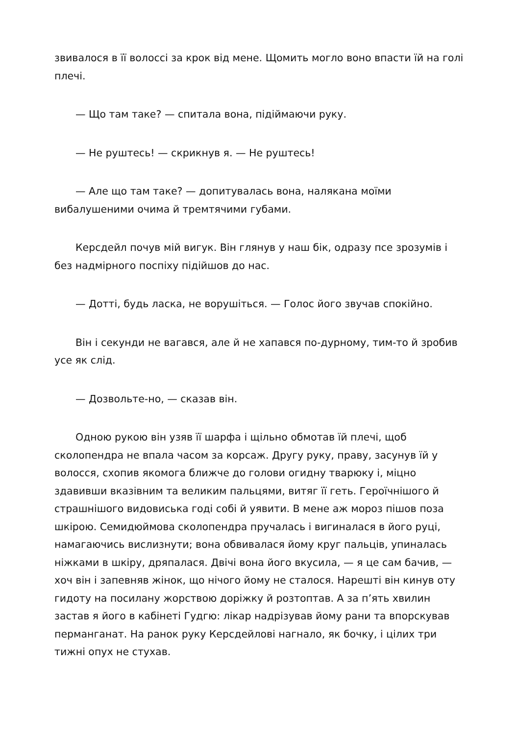звивалося в її волоссі за крок від мене. Щомить могло воно впасти їй на голі плечі.
— Що там таке? — спитала вона, підіймаючи руку.
— Не руштесь! — скрикнув я. — Не руштесь!
— Але що там таке? — допитувалась вона, налякана моїми вибалушеними очима й тремтячими губами.
Керсдейл почув мій вигук. Він глянув у наш бік, одразу псе зрозумів і без надмірного поспіху підійшов до нас.
— Дотті, будь ласка, не ворушіться. — Голос його звучав спокійно.
Він і секунди не вагався, але й не хапався по-дурному, тим-то й зробив усе як слід.
— Дозвольте-но, — сказав він.
Одною рукою він узяв її шарфа і щільно обмотав їй плечі, щоб сколопендра не впала часом за корсаж. Другу руку, праву, засунув їй у волосся, схопив якомога ближче до голови огидну тварюку і, міцно здавивши вказівним та великим пальцями, витяг її геть. Героїчнішого й страшнішого видовиська годі собі й уявити. В мене аж мороз пішов поза шкірою. Семидюймова сколопендра пручалась і вигиналася в його руці, намагаючись вислизнути; вона обвивалася йому круг пальців, упиналась ніжками в шкіру, дряпалася. Двічі вона його вкусила, — я це сам бачив, — хоч він і запевняв жінок, що нічого йому не сталося. Нарешті він кинув оту гидоту на посилану жорствою доріжку й розтоптав. А за п’ять хвилин застав я його в кабінеті Гудгю: лікар надрізував йому рани та впорскував перманганат. На ранок руку Керсдейлові нагнало, як бочку, і цілих три тижні опух не стухав.